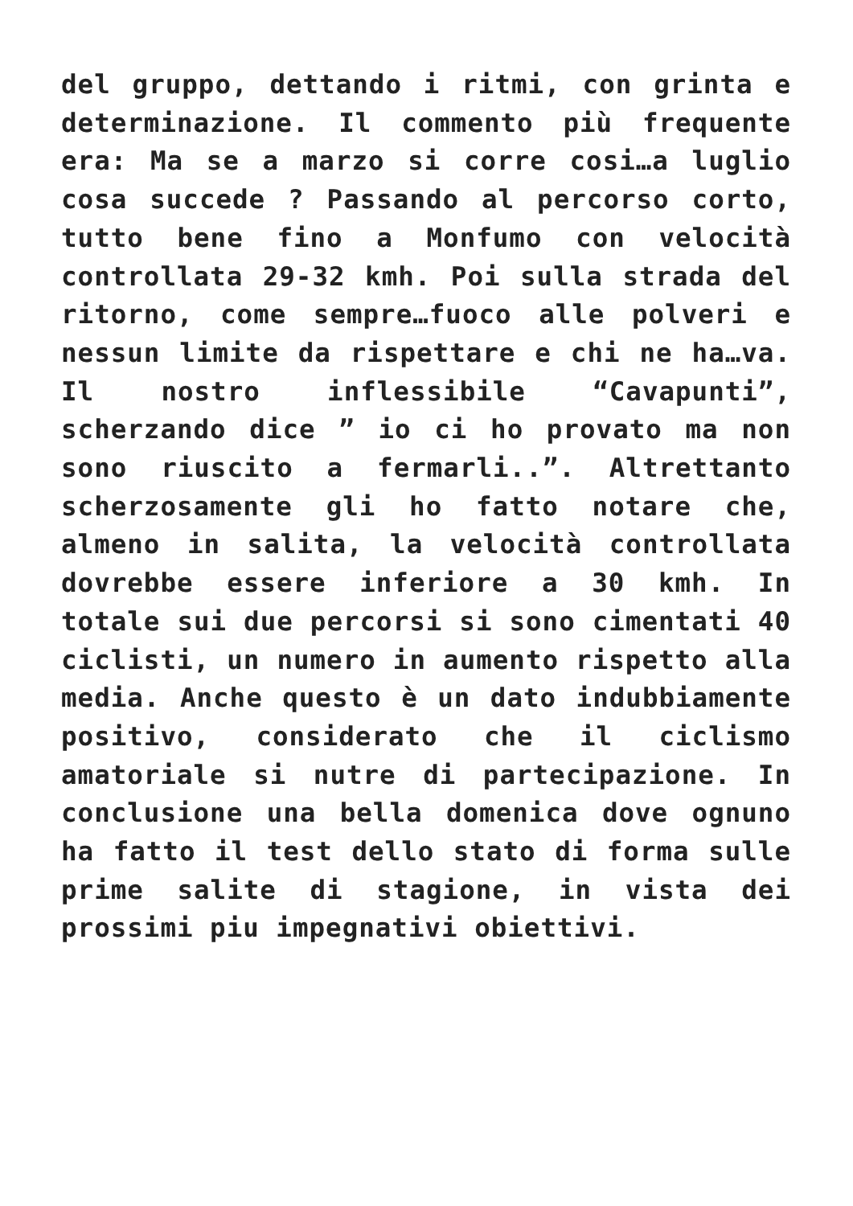del gruppo, dettando i ritmi, con grinta e determinazione. Il commento più frequente era: Ma se a marzo si corre cosi…a luglio cosa succede ? Passando al percorso corto, tutto bene fino a Monfumo con velocità controllata 29-32 kmh. Poi sulla strada del ritorno, come sempre…fuoco alle polveri e nessun limite da rispettare e chi ne ha…va. Il nostro inflessibile “Cavapunti”, scherzando dice ” io ci ho provato ma non sono riuscito a fermarli..”. Altrettanto scherzosamente gli ho fatto notare che, almeno in salita, la velocità controllata dovrebbe essere inferiore a 30 kmh. In totale sui due percorsi si sono cimentati 40 ciclisti, un numero in aumento rispetto alla media. Anche questo è un dato indubbiamente positivo, considerato che il ciclismo amatoriale si nutre di partecipazione. In conclusione una bella domenica dove ognuno ha fatto il test dello stato di forma sulle prime salite di stagione, in vista dei prossimi piu impegnativi obiettivi.